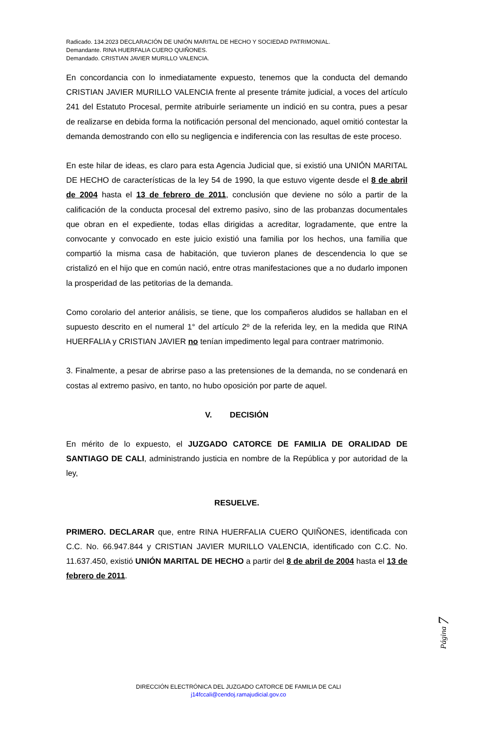Radicado. 134.2023 DECLARACIÓN DE UNIÓN MARITAL DE HECHO Y SOCIEDAD PATRIMONIAL.
Demandante. RINA HUERFALIA CUERO QUIÑONES.
Demandado. CRISTIAN JAVIER MURILLO VALENCIA.
En concordancia con lo inmediatamente expuesto, tenemos que la conducta del demando CRISTIAN JAVIER MURILLO VALENCIA frente al presente trámite judicial, a voces del artículo 241 del Estatuto Procesal, permite atribuirle seriamente un indició en su contra, pues a pesar de realizarse en debida forma la notificación personal del mencionado, aquel omitió contestar la demanda demostrando con ello su negligencia e indiferencia con las resultas de este proceso.
En este hilar de ideas, es claro para esta Agencia Judicial que, si existió una UNIÓN MARITAL DE HECHO de características de la ley 54 de 1990, la que estuvo vigente desde el 8 de abril de 2004 hasta el 13 de febrero de 2011, conclusión que deviene no sólo a partir de la calificación de la conducta procesal del extremo pasivo, sino de las probanzas documentales que obran en el expediente, todas ellas dirigidas a acreditar, logradamente, que entre la convocante y convocado en este juicio existió una familia por los hechos, una familia que compartió la misma casa de habitación, que tuvieron planes de descendencia lo que se cristalizó en el hijo que en común nació, entre otras manifestaciones que a no dudarlo imponen la prosperidad de las petitorias de la demanda.
Como corolario del anterior análisis, se tiene, que los compañeros aludidos se hallaban en el supuesto descrito en el numeral 1° del artículo 2º de la referida ley, en la medida que RINA HUERFALIA y CRISTIAN JAVIER no tenían impedimento legal para contraer matrimonio.
3. Finalmente, a pesar de abrirse paso a las pretensiones de la demanda, no se condenará en costas al extremo pasivo, en tanto, no hubo oposición por parte de aquel.
V. DECISIÓN
En mérito de lo expuesto, el JUZGADO CATORCE DE FAMILIA DE ORALIDAD DE SANTIAGO DE CALI, administrando justicia en nombre de la República y por autoridad de la ley,
RESUELVE.
PRIMERO. DECLARAR que, entre RINA HUERFALIA CUERO QUIÑONES, identificada con C.C. No. 66.947.844 y CRISTIAN JAVIER MURILLO VALENCIA, identificado con C.C. No. 11.637.450, existió UNIÓN MARITAL DE HECHO a partir del 8 de abril de 2004 hasta el 13 de febrero de 2011.
Página 7
DIRECCIÓN ELECTRÓNICA DEL JUZGADO CATORCE DE FAMILIA DE CALI
j14fccali@cendoj.ramajudicial.gov.co